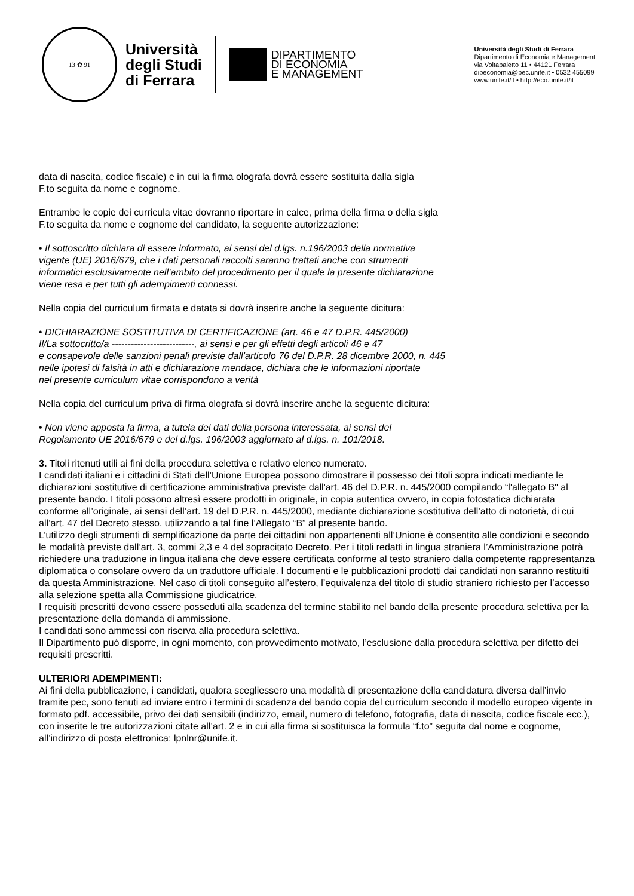13 ✿ 91
Università
degli Studi
di Ferrara
DIPARTIMENTO
DI ECONOMIA
E MANAGEMENT
Università degli Studi di Ferrara
Dipartimento di Economia e Management
via Voltapaletto 11 • 44121 Ferrara
dipeconomia@pec.unife.it • 0532 455099
www.unife.it/it • http://eco.unife.it/it
data di nascita, codice fiscale) e in cui la firma olografa dovrà essere sostituita dalla sigla
F.to seguita da nome e cognome.
Entrambe le copie dei curricula vitae dovranno riportare in calce, prima della firma o della sigla
F.to seguita da nome e cognome del candidato, la seguente autorizzazione:
• Il sottoscritto dichiara di essere informato, ai sensi del d.lgs. n.196/2003 della normativa
vigente (UE) 2016/679, che i dati personali raccolti saranno trattati anche con strumenti
informatici esclusivamente nell’ambito del procedimento per il quale la presente dichiarazione
viene resa e per tutti gli adempimenti connessi.
Nella copia del curriculum firmata e datata si dovrà inserire anche la seguente dicitura:
• DICHIARAZIONE SOSTITUTIVA DI CERTIFICAZIONE (art. 46 e 47 D.P.R. 445/2000)
Il/La sottocritto/a --------------------------, ai sensi e per gli effetti degli articoli 46 e 47
e consapevole delle sanzioni penali previste dall’articolo 76 del D.P.R. 28 dicembre 2000, n. 445
nelle ipotesi di falsità in atti e dichiarazione mendace, dichiara che le informazioni riportate
nel presente curriculum vitae corrispondono a verità
Nella copia del curriculum priva di firma olografa si dovrà inserire anche la seguente dicitura:
• Non viene apposta la firma, a tutela dei dati della persona interessata, ai sensi del
Regolamento UE 2016/679 e del d.lgs. 196/2003 aggiornato al d.lgs. n. 101/2018.
3. Titoli ritenuti utili ai fini della procedura selettiva e relativo elenco numerato.
I candidati italiani e i cittadini di Stati dell’Unione Europea possono dimostrare il possesso dei titoli sopra indicati mediante le dichiarazioni sostitutive di certificazione amministrativa previste dall'art. 46 del D.P.R. n. 445/2000 compilando “l'allegato B" al presente bando. I titoli possono altresì essere prodotti in originale, in copia autentica ovvero, in copia fotostatica dichiarata conforme all’originale, ai sensi dell’art. 19 del D.P.R. n. 445/2000, mediante dichiarazione sostitutiva dell’atto di notorietà, di cui all’art. 47 del Decreto stesso, utilizzando a tal fine l’Allegato “B” al presente bando.
L’utilizzo degli strumenti di semplificazione da parte dei cittadini non appartenenti all’Unione è consentito alle condizioni e secondo le modalità previste dall’art. 3, commi 2,3 e 4 del sopracitato Decreto. Per i titoli redatti in lingua straniera l’Amministrazione potrà richiedere una traduzione in lingua italiana che deve essere certificata conforme al testo straniero dalla competente rappresentanza diplomatica o consolare ovvero da un traduttore ufficiale. I documenti e le pubblicazioni prodotti dai candidati non saranno restituiti da questa Amministrazione. Nel caso di titoli conseguito all’estero, l’equivalenza del titolo di studio straniero richiesto per l’accesso alla selezione spetta alla Commissione giudicatrice.
I requisiti prescritti devono essere posseduti alla scadenza del termine stabilito nel bando della presente procedura selettiva per la presentazione della domanda di ammissione.
I candidati sono ammessi con riserva alla procedura selettiva.
Il Dipartimento può disporre, in ogni momento, con provvedimento motivato, l’esclusione dalla procedura selettiva per difetto dei requisiti prescritti.
ULTERIORI ADEMPIMENTI:
Ai fini della pubblicazione, i candidati, qualora scegliessero una modalità di presentazione della candidatura diversa dall’invio tramite pec, sono tenuti ad inviare entro i termini di scadenza del bando copia del curriculum secondo il modello europeo vigente in formato pdf. accessibile, privo dei dati sensibili (indirizzo, email, numero di telefono, fotografia, data di nascita, codice fiscale ecc.), con inserite le tre autorizzazioni citate all’art. 2 e in cui alla firma si sostituisca la formula “f.to” seguita dal nome e cognome, all’indirizzo di posta elettronica: lpnlnr@unife.it.